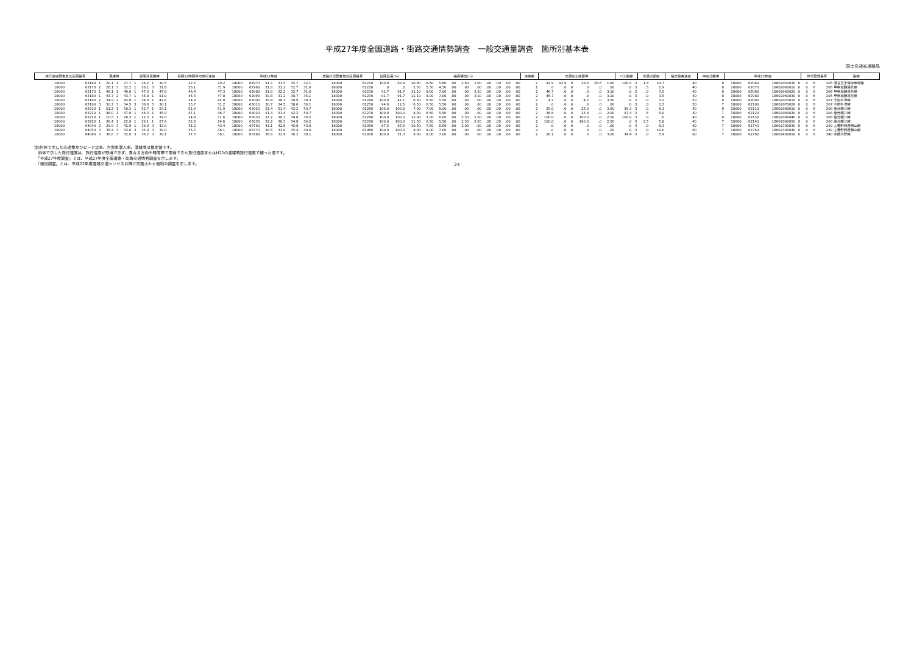平成27年度全国道路・街路交通情勢調査　一般交通量調査　箇所別基本表
国土交通省道路局
| 旅行速度調査単位区間番号 | | 混雑時 | | | | 昼間非混雑時 | | | | 昼間12時間平均旅行速度 | | 平成22年度 | | | | | | 道路状況調査単位区間番号 | | 区間延長(%) | | 幅員構成(m) | | | | | | | | | | 車線数 | 交通安全施設等 | | | | | | バス路線 | | 交通点密度 | | 指定最高速度 | 中央分離帯 | 平成22年度 | | | | 世代管理番号 | | | 路線 |
| --- | --- | --- | --- | --- | --- | --- | --- | --- | --- | --- | --- | --- | --- | --- | --- | --- | --- | --- | --- | --- | --- | --- | --- | --- | --- | --- | --- | --- | --- | --- | --- | --- | --- | --- | --- | --- | --- | --- | --- | --- | --- | --- | --- | --- | --- | --- | --- | --- | --- | --- | --- | --- |
| 18000 | 63160 | 1 | 20.1 | 1 | 27.7 | 1 | 26.2 | 1 | 30.5 | 22.5 | 29.2 | 18000 | 62970 | 31.7 | 31.5 | 35.7 | 32.1 | 18000 | 62210 | 100.0 | 92.9 | 10.80 | 6.60 | 5.60 | .00 | 2.60 | 1.60 | .00 | .00 | .00 | .00 | 2 | 92.9 | 92.9 | .0 | 28.6 | 28.6 | 1.60 | 100.0 | 3 | 1.4 | 10.7 | 40 | 8 | 18000 | 62060 | 18602050030 | 0 | 0 | 6 | 205 | 湯谷王子保停車場線 |
| 18000 | 63170 | 2 | 26.1 | 3 | 32.2 | 1 | 26.1 | 3 | 31.6 | 26.1 | 31.9 | 18000 | 62980 | 31.8 | 32.2 | 32.7 | 31.6 | 18000 | 62220 | .0 | .0 | 5.50 | 5.50 | 4.50 | .00 | .00 | .00 | .00 | .00 | .00 | .00 | 1 | .0 | .0 | .0 | .0 | .0 | .00 | .0 | 3 | .5 | 1.9 | 40 | 8 | 18000 | 62070 | 18602060010 | 0 | 0 | 6 | 206 | 甲楽城勝蓮花線 |
| 18000 | 63170 | 1 | 45.1 | 1 | 46.6 | 1 | 47.3 | 1 | 47.9 | 46.4 | 47.3 | 18000 | 62980 | 31.8 | 32.2 | 32.7 | 31.6 | 18000 | 62230 | 91.7 | 91.7 | 11.10 | 8.00 | 7.00 | .00 | .00 | 3.10 | .00 | .00 | .00 | .00 | 2 | 46.7 | .0 | .0 | .0 | .0 | 3.10 | .0 | 3 | .0 | 3.5 | 40 | 8 | 18000 | 62080 | 18602060020 | 0 | 0 | 6 | 206 | 甲楽城勝蓮花線 |
| 18000 | 63180 | 1 | 43.7 | 2 | 43.7 | 1 | 45.0 | 1 | 51.9 | 44.5 | 47.8 | 18000 | 62990 | 30.8 | 31.1 | 30.7 | 35.1 | 18000 | 62230 | 91.7 | 91.7 | 11.10 | 8.00 | 7.00 | .00 | .00 | 3.10 | .00 | .00 | .00 | .00 | 2 | 46.7 | .0 | .0 | .0 | .0 | 3.10 | .0 | 3 | .0 | 3.5 | 40 | 8 | 18000 | 62080 | 18602060030 | 0 | 0 | 6 | 206 | 甲楽城勝蓮花線 |
| 18000 | 63190 | 2 | 34.9 | 2 | 42.8 | 1 | 34.9 | 1 | 42.8 | 34.9 | 42.8 | 18000 | 63000 | 38.4 | 38.1 | 38.9 | 38.3 | 18000 | 62240 | 100.0 | 41.1 | 6.50 | 6.50 | 5.50 | .00 | .00 | .00 | .00 | .00 | .00 | .00 | 2 | 4.2 | .0 | .0 | 4.2 | .0 | 3.50 | .0 | 3 | .0 | 3.2 | 50 | 8 | 18000 | 62090 | 18602070010 | 0 | 0 | 6 | 207 | 今庄杉津線 |
| 18000 | 63190 | 3 | 30.7 | 3 | 34.5 | 3 | 38.6 | 3 | 30.1 | 35.7 | 31.2 | 18000 | 63010 | 30.7 | 34.5 | 38.6 | 30.1 | 18000 | 62250 | 94.6 | 12.5 | 6.50 | 6.50 | 5.50 | .00 | .00 | .00 | .00 | .00 | .00 | .00 | 2 | .0 | .0 | .0 | .0 | .0 | .00 | .0 | 3 | .0 | 1.3 | 50 | 7 | 18000 | 62100 | 18602070020 | 0 | 0 | 6 | 207 | 今庄杉津線 |
| 18000 | 63210 | 1 | 51.2 | 1 | 50.3 | 1 | 52.7 | 1 | 53.1 | 51.9 | 51.9 | 18000 | 63020 | 51.4 | 51.4 | 42.2 | 50.7 | 18000 | 62260 | 100.0 | 100.0 | 7.00 | 7.00 | 6.00 | .00 | .00 | .00 | .00 | .00 | .00 | .00 | 2 | 25.0 | .0 | .0 | 25.0 | .0 | 3.50 | 39.3 | 3 | .0 | 6.1 | 40 | 8 | 18000 | 62110 | 18602080010 | 0 | 0 | 6 | 208 | 徳光鯖江線 |
| 18000 | 63210 | 1 | 48.0 | 1 | 47.9 | 1 | 46.3 | 1 | 45.9 | 47.1 | 46.7 | 18000 | 63020 | 51.4 | 51.4 | 42.2 | 50.7 | 18000 | 62270 | 100.0 | 100.0 | 8.00 | 6.50 | 5.50 | .00 | .00 | .00 | .00 | .00 | .00 | .00 | 2 | 36.8 | .0 | .0 | 15.8 | .0 | 2.00 | 97.4 | 3 | .5 | 5.0 | 40 | 7 | 18000 | 62120 | 18602080020 | 0 | 0 | 6 | 208 | 徳光鯖江線 |
| 18000 | 63220 | 1 | 10.5 | 1 | 26.3 | 1 | 22.3 | 1 | 39.0 | 14.9 | 31.6 | 18000 | 63030 | 32.2 | 30.3 | 34.8 | 30.2 | 18000 | 62280 | 100.0 | 100.0 | 12.00 | 7.00 | 6.00 | .00 | 2.50 | 2.50 | .00 | .00 | .00 | .00 | 2 | 100.0 | .0 | .0 | 100.0 | .0 | 2.50 | 100.0 | 3 | .0 | .0 | 40 | 8 | 18000 | 62130 | 18602080040 | 0 | 0 | 6 | 208 | 徳光鯖江線 |
| 18000 | 63220 | 1 | 38.4 | 1 | 22.0 | 1 | 29.1 | 1 | 27.8 | 32.6 | 24.6 | 18000 | 63030 | 32.2 | 30.3 | 34.8 | 30.2 | 18000 | 62290 | 100.0 | 100.0 | 11.50 | 6.50 | 5.50 | .00 | 2.50 | 2.50 | .00 | .00 | .00 | .00 | 2 | 100.0 | .0 | .0 | 100.0 | .0 | 2.50 | .0 | 3 | 2.5 | 5.8 | 40 | 7 | 18000 | 62140 | 18602080050 | 0 | 0 | 6 | 208 | 徳光鯖江線 |
| 18000 | 64040 | 2 | 39.9 | 3 | 42.9 | 1 | 39.9 | 3 | 42.9 | 41.2 | 43.4 | 18000 | 63760 | 41.1 | 42.8 | 45.8 | 43.6 | 18000 | 62950 | 87.5 | 87.5 | 10.50 | 7.50 | 6.50 | .00 | 3.00 | .00 | .00 | .00 | .00 | .00 | 2 | .0 | .0 | .0 | .0 | .0 | .00 | .0 | 3 | .0 | 8.3 | 60 | 7 | 18000 | 62740 | 18602390030 | 0 | 0 | 6 | 239 | 上竜野西屋勝山線 |
| 18000 | 64050 | 3 | 35.4 | 3 | 33.0 | 3 | 35.4 | 3 | 39.0 | 36.7 | 36.1 | 18000 | 63770 | 38.5 | 33.0 | 35.4 | 39.0 | 18000 | 62960 | 100.0 | 100.0 | 8.00 | 8.00 | 7.00 | .00 | .00 | .00 | .00 | .00 | .00 | .00 | 2 | .0 | .0 | .0 | .0 | .0 | .00 | .0 | 3 | .0 | 10.0 | 60 | 7 | 18000 | 62750 | 18602390040 | 0 | 0 | 6 | 239 | 上竜野西屋勝山線 |
| 18000 | 64060 | 3 | 38.8 | 3 | 32.9 | 3 | 36.2 | 3 | 39.1 | 37.3 | 36.1 | 18000 | 63780 | 38.8 | 32.9 | 36.2 | 39.1 | 18000 | 62970 | 100.0 | 31.3 | 9.00 | 8.00 | 7.00 | .00 | .00 | .00 | .00 | .00 | .00 | .00 | 2 | 28.1 | .0 | .0 | .0 | .0 | 3.00 | 34.4 | 3 | .0 | 5.9 | 60 | 7 | 18000 | 62760 | 18602400010 | 0 | 0 | 6 | 240 | 本郷大野線 |
注)斜体で示した交通量及びピーク比率、大型車混入率、混雑度は推定値です。
　斜体で示した旅行速度は、旅行速度が取得できず、異なる方向や時間帯で取得できた旅行速度またはH22の混雑時旅行速度で補った値です。
　「平成27年度調査」とは、平成27年度全国道路・街路交通情勢調査を示します。
　「個別調査」とは、平成22年度道路交通センサス以降に実施された個別の調査を示します。
24